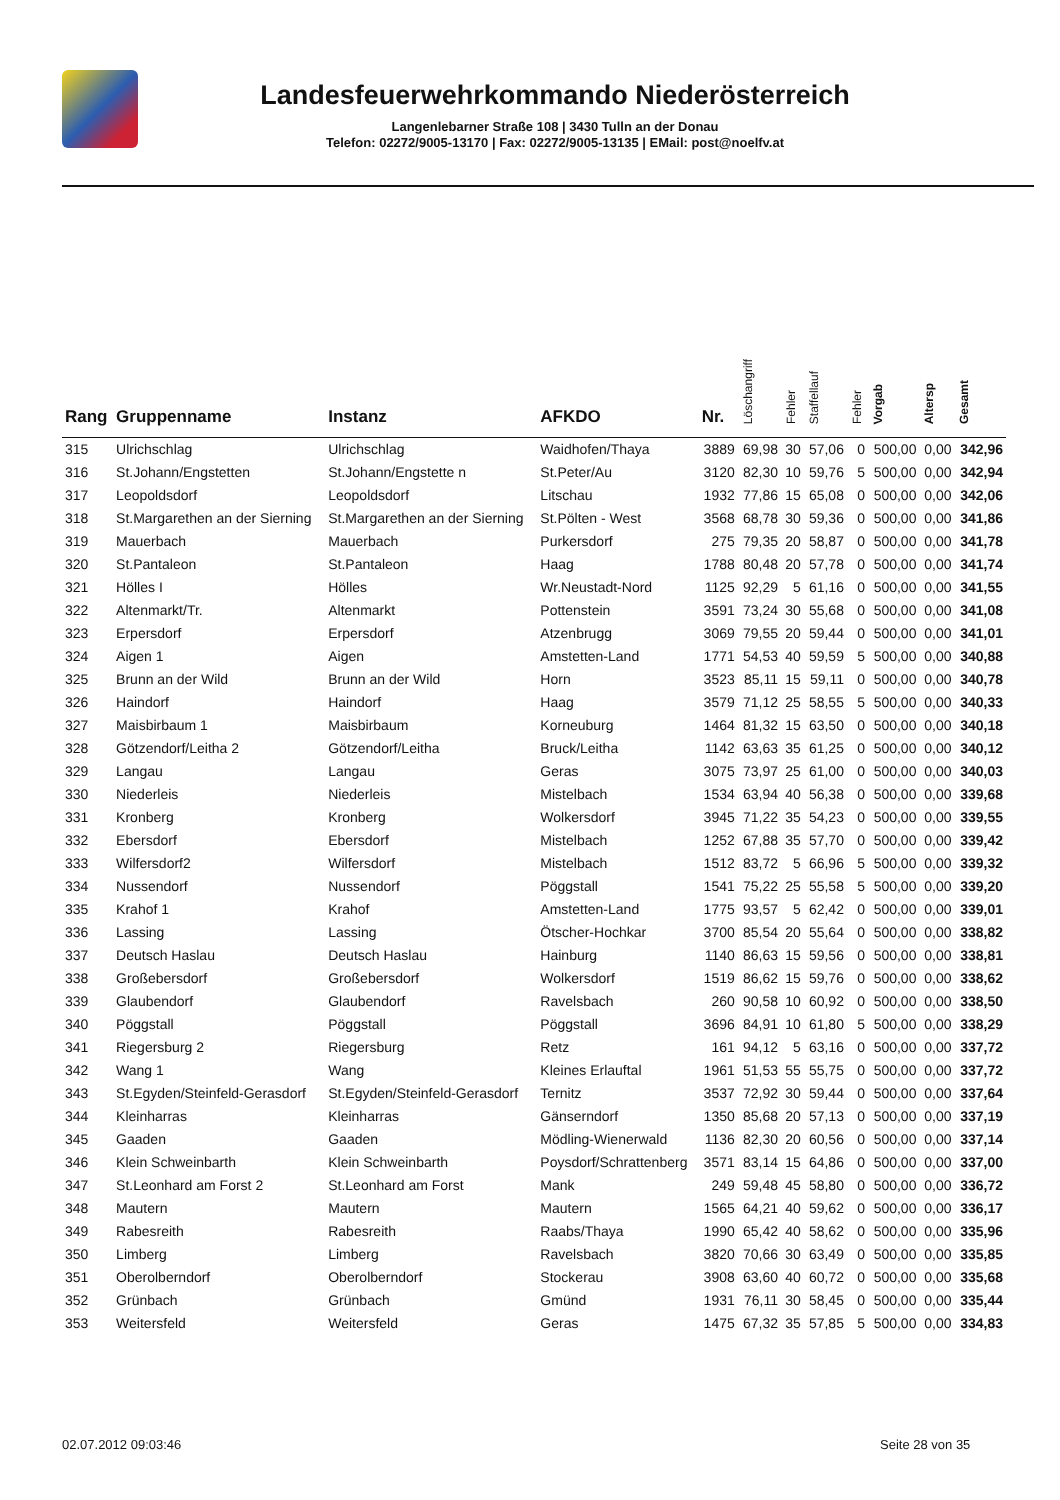Landesfeuerwehrkommando Niederösterreich
Langenlebarner Straße 108 | 3430 Tulln an der Donau
Telefon: 02272/9005-13170 | Fax: 02272/9005-13135 | EMail: post@noelfv.at
| Rang | Gruppenname | Instanz | AFKDO | Nr. | Löschangriff | Fehler | Staffellauf | Fehler | Vorgab | Altersp | Gesamt |
| --- | --- | --- | --- | --- | --- | --- | --- | --- | --- | --- | --- |
| 315 | Ulrichschlag | Ulrichschlag | Waidhofen/Thaya | 3889 | 69,98 | 30 | 57,06 | 0 | 500,00 | 0,00 | 342,96 |
| 316 | St.Johann/Engstetten | St.Johann/Engstette n | St.Peter/Au | 3120 | 82,30 | 10 | 59,76 | 5 | 500,00 | 0,00 | 342,94 |
| 317 | Leopoldsdorf | Leopoldsdorf | Litschau | 1932 | 77,86 | 15 | 65,08 | 0 | 500,00 | 0,00 | 342,06 |
| 318 | St.Margarethen an der Sierning | St.Margarethen an der Sierning | St.Pölten - West | 3568 | 68,78 | 30 | 59,36 | 0 | 500,00 | 0,00 | 341,86 |
| 319 | Mauerbach | Mauerbach | Purkersdorf | 275 | 79,35 | 20 | 58,87 | 0 | 500,00 | 0,00 | 341,78 |
| 320 | St.Pantaleon | St.Pantaleon | Haag | 1788 | 80,48 | 20 | 57,78 | 0 | 500,00 | 0,00 | 341,74 |
| 321 | Hölles I | Hölles | Wr.Neustadt-Nord | 1125 | 92,29 | 5 | 61,16 | 0 | 500,00 | 0,00 | 341,55 |
| 322 | Altenmarkt/Tr. | Altenmarkt | Pottenstein | 3591 | 73,24 | 30 | 55,68 | 0 | 500,00 | 0,00 | 341,08 |
| 323 | Erpersdorf | Erpersdorf | Atzenbrugg | 3069 | 79,55 | 20 | 59,44 | 0 | 500,00 | 0,00 | 341,01 |
| 324 | Aigen 1 | Aigen | Amstetten-Land | 1771 | 54,53 | 40 | 59,59 | 5 | 500,00 | 0,00 | 340,88 |
| 325 | Brunn an der Wild | Brunn an der Wild | Horn | 3523 | 85,11 | 15 | 59,11 | 0 | 500,00 | 0,00 | 340,78 |
| 326 | Haindorf | Haindorf | Haag | 3579 | 71,12 | 25 | 58,55 | 5 | 500,00 | 0,00 | 340,33 |
| 327 | Maisbirbaum 1 | Maisbirbaum | Korneuburg | 1464 | 81,32 | 15 | 63,50 | 0 | 500,00 | 0,00 | 340,18 |
| 328 | Götzendorf/Leitha 2 | Götzendorf/Leitha | Bruck/Leitha | 1142 | 63,63 | 35 | 61,25 | 0 | 500,00 | 0,00 | 340,12 |
| 329 | Langau | Langau | Geras | 3075 | 73,97 | 25 | 61,00 | 0 | 500,00 | 0,00 | 340,03 |
| 330 | Niederleis | Niederleis | Mistelbach | 1534 | 63,94 | 40 | 56,38 | 0 | 500,00 | 0,00 | 339,68 |
| 331 | Kronberg | Kronberg | Wolkersdorf | 3945 | 71,22 | 35 | 54,23 | 0 | 500,00 | 0,00 | 339,55 |
| 332 | Ebersdorf | Ebersdorf | Mistelbach | 1252 | 67,88 | 35 | 57,70 | 0 | 500,00 | 0,00 | 339,42 |
| 333 | Wilfersdorf2 | Wilfersdorf | Mistelbach | 1512 | 83,72 | 5 | 66,96 | 5 | 500,00 | 0,00 | 339,32 |
| 334 | Nussendorf | Nussendorf | Pöggstall | 1541 | 75,22 | 25 | 55,58 | 5 | 500,00 | 0,00 | 339,20 |
| 335 | Krahof 1 | Krahof | Amstetten-Land | 1775 | 93,57 | 5 | 62,42 | 0 | 500,00 | 0,00 | 339,01 |
| 336 | Lassing | Lassing | Ötscher-Hochkar | 3700 | 85,54 | 20 | 55,64 | 0 | 500,00 | 0,00 | 338,82 |
| 337 | Deutsch Haslau | Deutsch Haslau | Hainburg | 1140 | 86,63 | 15 | 59,56 | 0 | 500,00 | 0,00 | 338,81 |
| 338 | Großebersdorf | Großebersdorf | Wolkersdorf | 1519 | 86,62 | 15 | 59,76 | 0 | 500,00 | 0,00 | 338,62 |
| 339 | Glaubendorf | Glaubendorf | Ravelsbach | 260 | 90,58 | 10 | 60,92 | 0 | 500,00 | 0,00 | 338,50 |
| 340 | Pöggstall | Pöggstall | Pöggstall | 3696 | 84,91 | 10 | 61,80 | 5 | 500,00 | 0,00 | 338,29 |
| 341 | Riegersburg 2 | Riegersburg | Retz | 161 | 94,12 | 5 | 63,16 | 0 | 500,00 | 0,00 | 337,72 |
| 342 | Wang 1 | Wang | Kleines Erlauftal | 1961 | 51,53 | 55 | 55,75 | 0 | 500,00 | 0,00 | 337,72 |
| 343 | St.Egyden/Steinfeld-Gerasdorf | St.Egyden/Steinfeld-Gerasdorf | Ternitz | 3537 | 72,92 | 30 | 59,44 | 0 | 500,00 | 0,00 | 337,64 |
| 344 | Kleinharras | Kleinharras | Gänserndorf | 1350 | 85,68 | 20 | 57,13 | 0 | 500,00 | 0,00 | 337,19 |
| 345 | Gaaden | Gaaden | Mödling-Wienerwald | 1136 | 82,30 | 20 | 60,56 | 0 | 500,00 | 0,00 | 337,14 |
| 346 | Klein Schweinbarth | Klein Schweinbarth | Poysdorf/Schrattenberg | 3571 | 83,14 | 15 | 64,86 | 0 | 500,00 | 0,00 | 337,00 |
| 347 | St.Leonhard am Forst 2 | St.Leonhard am Forst | Mank | 249 | 59,48 | 45 | 58,80 | 0 | 500,00 | 0,00 | 336,72 |
| 348 | Mautern | Mautern | Mautern | 1565 | 64,21 | 40 | 59,62 | 0 | 500,00 | 0,00 | 336,17 |
| 349 | Rabesreith | Rabesreith | Raabs/Thaya | 1990 | 65,42 | 40 | 58,62 | 0 | 500,00 | 0,00 | 335,96 |
| 350 | Limberg | Limberg | Ravelsbach | 3820 | 70,66 | 30 | 63,49 | 0 | 500,00 | 0,00 | 335,85 |
| 351 | Oberolberndorf | Oberolberndorf | Stockerau | 3908 | 63,60 | 40 | 60,72 | 0 | 500,00 | 0,00 | 335,68 |
| 352 | Grünbach | Grünbach | Gmünd | 1931 | 76,11 | 30 | 58,45 | 0 | 500,00 | 0,00 | 335,44 |
| 353 | Weitersfeld | Weitersfeld | Geras | 1475 | 67,32 | 35 | 57,85 | 5 | 500,00 | 0,00 | 334,83 |
02.07.2012 09:03:46 Seite 28 von 35